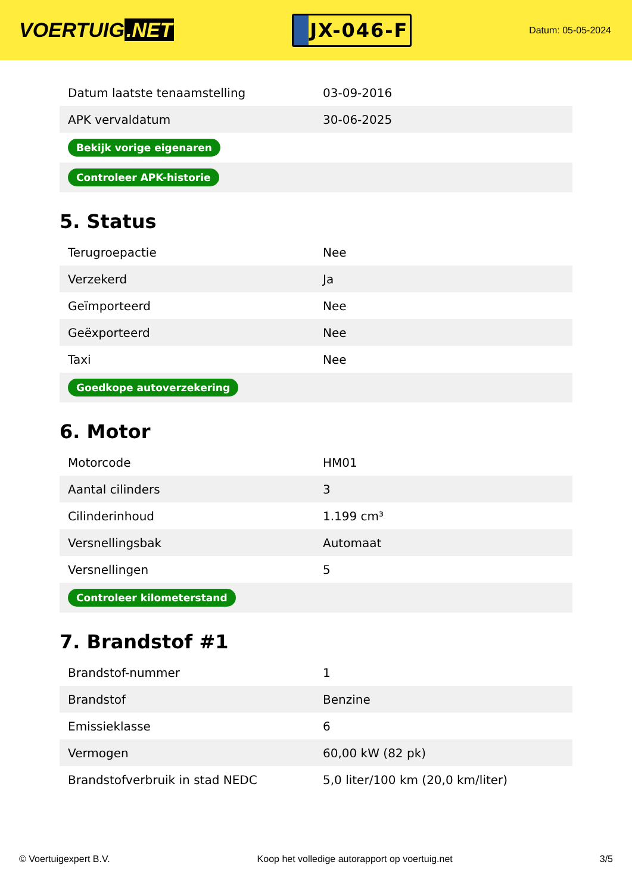VOERTUIG.NET
JX-046-F
Datum: 05-05-2024
| Datum laatste tenaamstelling | 03-09-2016 |
| APK vervaldatum | 30-06-2025 |
| Bekijk vorige eigenaren | |
| Controleer APK-historie | |
5. Status
| Terugroepactie | Nee |
| Verzekerd | Ja |
| Geïmporteerd | Nee |
| Geëxporteerd | Nee |
| Taxi | Nee |
| Goedkope autoverzekering | |
6. Motor
| Motorcode | HM01 |
| Aantal cilinders | 3 |
| Cilinderinhoud | 1.199 cm³ |
| Versnellingsbak | Automaat |
| Versnellingen | 5 |
| Controleer kilometerstand | |
7. Brandstof #1
| Brandstof-nummer | 1 |
| Brandstof | Benzine |
| Emissieklasse | 6 |
| Vermogen | 60,00 kW (82 pk) |
| Brandstofverbruik in stad NEDC | 5,0 liter/100 km (20,0 km/liter) |
© Voertuigexpert B.V. Koop het volledige autorapport op voertuig.net 3/5